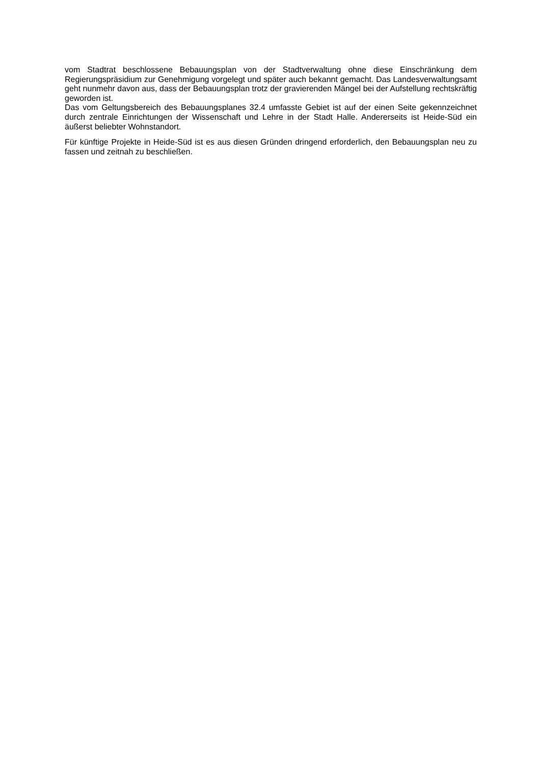vom Stadtrat beschlossene Bebauungsplan von der Stadtverwaltung ohne diese Einschränkung dem Regierungspräsidium zur Genehmigung vorgelegt und später auch bekannt gemacht. Das Landesverwaltungsamt geht nunmehr davon aus, dass der Bebauungsplan trotz der gravierenden Mängel bei der Aufstellung rechtskräftig geworden ist.
Das vom Geltungsbereich des Bebauungsplanes 32.4 umfasste Gebiet ist auf der einen Seite gekennzeichnet durch zentrale Einrichtungen der Wissenschaft und Lehre in der Stadt Halle. Andererseits ist Heide-Süd ein äußerst beliebter Wohnstandort.
Für künftige Projekte in Heide-Süd ist es aus diesen Gründen dringend erforderlich, den Bebauungsplan neu zu fassen und zeitnah zu beschließen.